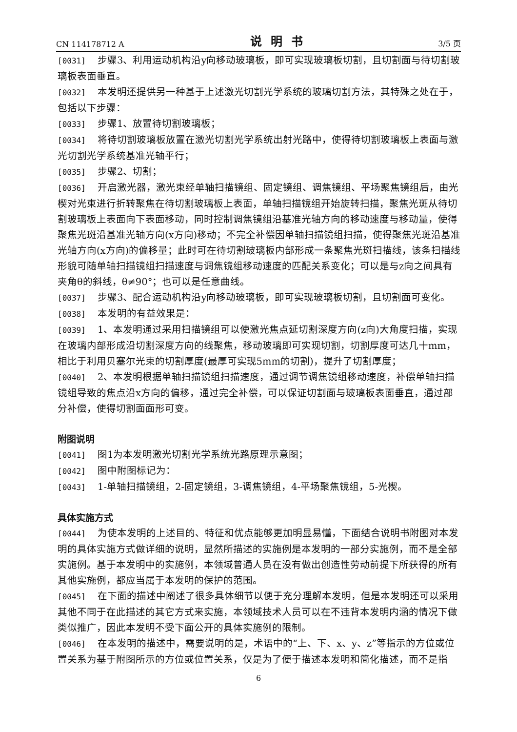CN 114178712 A 说明书 3/5 页
[0031] 步骤3、利用运动机构沿y向移动玻璃板，即可实现玻璃板切割，且切割面与待切割玻璃板表面垂直。
[0032] 本发明还提供另一种基于上述激光切割光学系统的玻璃切割方法，其特殊之处在于，包括以下步骤：
[0033] 步骤1、放置待切割玻璃板；
[0034] 将待切割玻璃板放置在激光切割光学系统出射光路中，使得待切割玻璃板上表面与激光切割光学系统基准光轴平行；
[0035] 步骤2、切割；
[0036] 开启激光器，激光束经单轴扫描镜组、固定镜组、调焦镜组、平场聚焦镜组后，由光楔对光束进行折转聚焦在待切割玻璃板上表面，单轴扫描镜组开始旋转扫描，聚焦光斑从待切割玻璃板上表面向下表面移动，同时控制调焦镜组沿基准光轴方向的移动速度与移动量，使得聚焦光斑沿基准光轴方向(x方向)移动；不完全补偿因单轴扫描镜组扫描，使得聚焦光斑沿基准光轴方向(x方向)的偏移量；此时可在待切割玻璃板内部形成一条聚焦光斑扫描线，该条扫描线形貌可随单轴扫描镜组扫描速度与调焦镜组移动速度的匹配关系变化；可以是与z向之间具有夹角θ的斜线，θ≠90°；也可以是任意曲线。
[0037] 步骤3、配合运动机构沿y向移动玻璃板，即可实现玻璃板切割，且切割面可变化。
[0038] 本发明的有益效果是：
[0039] 1、本发明通过采用扫描镜组可以使激光焦点延切割深度方向(z向)大角度扫描，实现在玻璃内部形成沿切割深度方向的线聚焦，移动玻璃即可实现切割，切割厚度可达几十mm，相比于利用贝塞尔光束的切割厚度(最厚可实现5mm的切割)，提升了切割厚度；
[0040] 2、本发明根据单轴扫描镜组扫描速度，通过调节调焦镜组移动速度，补偿单轴扫描镜组导致的焦点沿x方向的偏移，通过完全补偿，可以保证切割面与玻璃板表面垂直，通过部分补偿，使得切割面面形可变。
附图说明
[0041] 图1为本发明激光切割光学系统光路原理示意图；
[0042] 图中附图标记为：
[0043] 1-单轴扫描镜组，2-固定镜组，3-调焦镜组，4-平场聚焦镜组，5-光楔。
具体实施方式
[0044] 为使本发明的上述目的、特征和优点能够更加明显易懂，下面结合说明书附图对本发明的具体实施方式做详细的说明，显然所描述的实施例是本发明的一部分实施例，而不是全部实施例。基于本发明中的实施例，本领域普通人员在没有做出创造性劳动前提下所获得的所有其他实施例，都应当属于本发明的保护的范围。
[0045] 在下面的描述中阐述了很多具体细节以便于充分理解本发明，但是本发明还可以采用其他不同于在此描述的其它方式来实施，本领域技术人员可以在不违背本发明内涵的情况下做类似推广，因此本发明不受下面公开的具体实施例的限制。
[0046] 在本发明的描述中，需要说明的是，术语中的“上、下、x、y、z”等指示的方位或位置关系为基于附图所示的方位或位置关系，仅是为了便于描述本发明和简化描述，而不是指
6